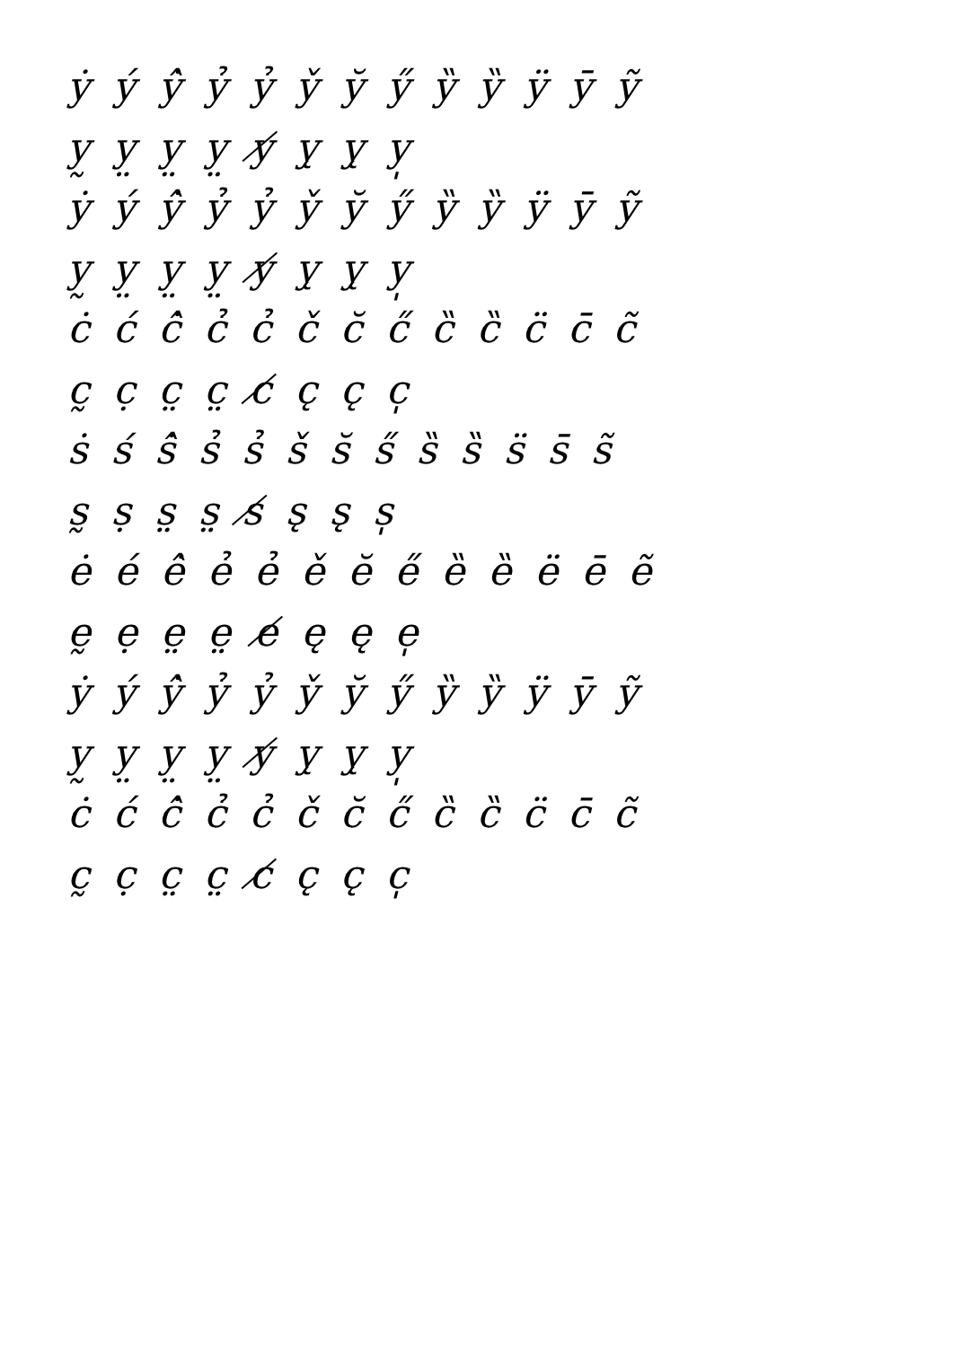ẏ ý ŷ̇ ỷ ỷ y̌ y̆ y̋ y̏ y̏ ÿ ȳ ỹ
y̰ y̤ y̤ y̤ y̸ y̨ y̨ y̩
ẏ ý ŷ̇ ỷ ỷ y̌ y̆ y̋ y̏ y̏ ÿ ȳ ỹ
y̰ y̤ y̤ y̤ y̸ y̨ y̨ y̩
ċ ć ĉ̇ c̉ c̉ č c̆ c̋ c̏ c̏ c̈ c̄ c̃
c̰ c̣ c̤ c̤ c̸ c̨ c̨ c̩
ṡ ś ŝ̇ s̉ s̉ š s̆ s̋ s̏ s̏ s̈ s̄ s̃
s̰ ṣ s̤ s̤ s̸ s̨ s̨ s̩
ė é ê̇ ẻ ẻ ě ĕ e̋ ȅ ȅ ë ē ẽ
ḛ ẹ e̤ e̤ e̸ ę ę e̩
ẏ ý ŷ̇ ỷ ỷ y̌ y̆ y̋ y̏ y̏ ÿ ȳ ỹ
y̰ y̤ y̤ y̤ y̸ y̨ y̨ y̩
ċ ć ĉ̇ c̉ c̉ č c̆ c̋ c̏ c̏ c̈ c̄ c̃
c̰ c̣ c̤ c̤ c̸ c̨ c̨ c̩